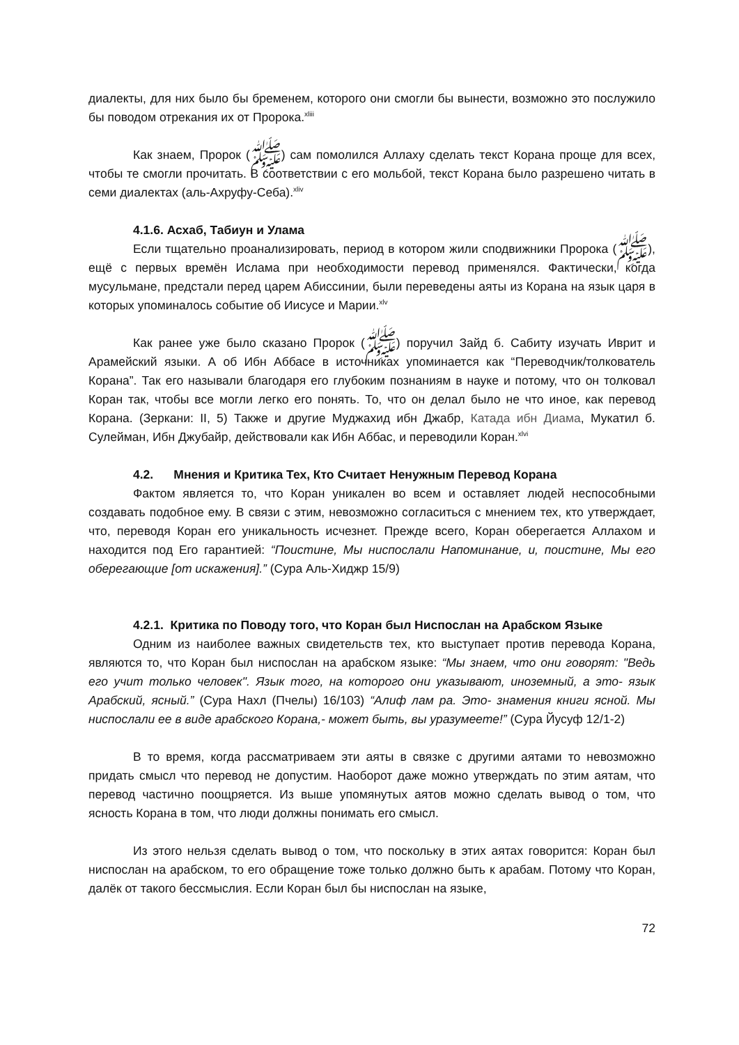диалекты, для них было бы бременем, которого они смогли бы вынести, возможно это послужило бы поводом отрекания их от Пророка.<sup>xliii</sup>
Как знаем, Пророк (ﷺ) сам помолился Аллаху сделать текст Корана проще для всех, чтобы те смогли прочитать. В соответствии с его мольбой, текст Корана было разрешено читать в семи диалектах (аль-Ахруфу-Себа).<sup>xliv</sup>
4.1.6. Асхаб, Табиун и Улама
Если тщательно проанализировать, период в котором жили сподвижники Пророка (ﷺ), ещё с первых времён Ислама при необходимости перевод применялся. Фактически, когда мусульмане, предстали перед царем Абиссинии, были переведены аяты из Корана на язык царя в которых упоминалось событие об Иисусе и Марии.<sup>xlv</sup>
Как ранее уже было сказано Пророк (ﷺ) поручил Зайд б. Сабиту изучать Иврит и Арамейский языки. А об Ибн Аббасе в источниках упоминается как “Переводчик/толкователь Корана”. Так его называли благодаря его глубоким познаниям в науке и потому, что он толковал Коран так, чтобы все могли легко его понять. То, что он делал было не что иное, как перевод Корана. (Зеркани: II, 5) Также и другие Муджахид ибн Джабр, Катада ибн Диама, Мукатил б. Сулейман, Ибн Джубайр, действовали как Ибн Аббас, и переводили Коран.<sup>xlvi</sup>
4.2. Мнения и Критика Тех, Кто Считает Ненужным Перевод Корана
Фактом является то, что Коран уникален во всем и оставляет людей неспособными создавать подобное ему. В связи с этим, невозможно согласиться с мнением тех, кто утверждает, что, переводя Коран его уникальность исчезнет. Прежде всего, Коран оберегается Аллахом и находится под Его гарантией: “Поистине, Мы ниспослали Напоминание, и, поистине, Мы его оберегающие [от искажения].” (Сура Аль-Хиджр 15/9)
4.2.1. Критика по Поводу того, что Коран был Ниспослан на Арабском Языке
Одним из наиболее важных свидетельств тех, кто выступает против перевода Корана, являются то, что Коран был ниспослан на арабском языке: “Мы знаем, что они говорят: "Ведь его учит только человек". Язык того, на которого они указывают, иноземный, а это- язык Арабский, ясный.” (Сура Нахл (Пчелы) 16/103) “Алиф лам ра. Это- знамения книги ясной. Мы ниспослали ее в виде арабского Корана,- может быть, вы уразумеете!” (Сура Йусуф 12/1-2)
В то время, когда рассматриваем эти аяты в связке с другими аятами то невозможно придать смысл что перевод не допустим. Наоборот даже можно утверждать по этим аятам, что перевод частично поощряется. Из выше упомянутых аятов можно сделать вывод о том, что ясность Корана в том, что люди должны понимать его смысл.
Из этого нельзя сделать вывод о том, что поскольку в этих аятах говорится: Коран был ниспослан на арабском, то его обращение тоже только должно быть к арабам. Потому что Коран, далёк от такого бессмыслия. Если Коран был бы ниспослан на языке,
72